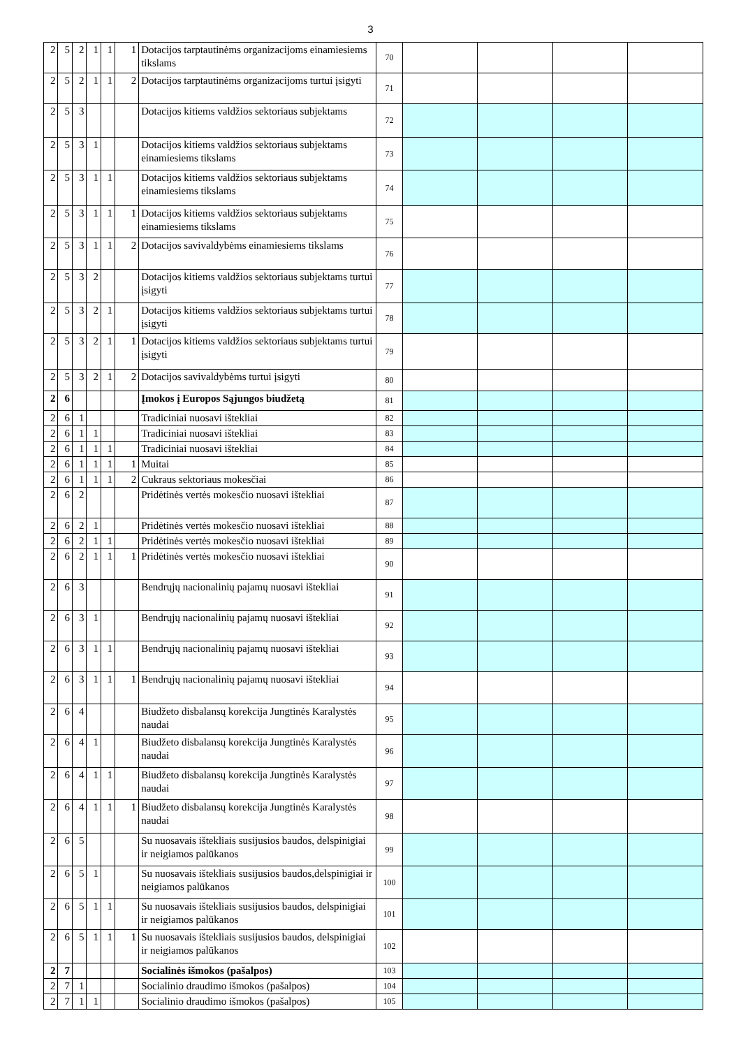3
| 2 | 5 | 2 | 1 | 1 | 1 | Dotacijos tarptautinėms organizacijoms einamiesiems tikslams | 70 | | | | |
| 2 | 5 | 2 | 1 | 1 | 2 | Dotacijos tarptautinėms organizacijoms turtui įsigyti | 71 | | | | |
| 2 | 5 | 3 | | | | Dotacijos kitiems valdžios sektoriaus subjektams | 72 | | | | |
| 2 | 5 | 3 | 1 | | | Dotacijos kitiems valdžios sektoriaus subjektams einamiesiems tikslams | 73 | | | | |
| 2 | 5 | 3 | 1 | 1 | | Dotacijos kitiems valdžios sektoriaus subjektams einamiesiems tikslams | 74 | | | | |
| 2 | 5 | 3 | 1 | 1 | 1 | Dotacijos kitiems valdžios sektoriaus subjektams einamiesiems tikslams | 75 | | | | |
| 2 | 5 | 3 | 1 | 1 | 2 | Dotacijos savivaldybėms einamiesiems tikslams | 76 | | | | |
| 2 | 5 | 3 | 2 | | | Dotacijos kitiems valdžios sektoriaus subjektams turtui įsigyti | 77 | | | | |
| 2 | 5 | 3 | 2 | 1 | | Dotacijos kitiems valdžios sektoriaus subjektams turtui įsigyti | 78 | | | | |
| 2 | 5 | 3 | 2 | 1 | 1 | Dotacijos kitiems valdžios sektoriaus subjektams turtui įsigyti | 79 | | | | |
| 2 | 5 | 3 | 2 | 1 | 2 | Dotacijos savivaldybėms turtui įsigyti | 80 | | | | |
| 2 | 6 | | | | | Įmokos į Europos Sąjungos biudžetą | 81 | | | | |
| 2 | 6 | 1 | | | | Tradiciniai nuosavi ištekliai | 82 | | | | |
| 2 | 6 | 1 | 1 | | | Tradiciniai nuosavi ištekliai | 83 | | | | |
| 2 | 6 | 1 | 1 | 1 | | Tradiciniai nuosavi ištekliai | 84 | | | | |
| 2 | 6 | 1 | 1 | 1 | 1 | Muitai | 85 | | | | |
| 2 | 6 | 1 | 1 | 1 | 2 | Cukraus sektoriaus mokesčiai | 86 | | | | |
| 2 | 6 | 2 | | | | Pridėtinės vertės mokesčio nuosavi ištekliai | 87 | | | | |
| 2 | 6 | 2 | 1 | | | Pridėtinės vertės mokesčio nuosavi ištekliai | 88 | | | | |
| 2 | 6 | 2 | 1 | 1 | | Pridėtinės vertės mokesčio nuosavi ištekliai | 89 | | | | |
| 2 | 6 | 2 | 1 | 1 | 1 | Pridėtinės vertės mokesčio nuosavi ištekliai | 90 | | | | |
| 2 | 6 | 3 | | | | Bendrųjų nacionalinių pajamų nuosavi ištekliai | 91 | | | | |
| 2 | 6 | 3 | 1 | | | Bendrųjų nacionalinių pajamų nuosavi ištekliai | 92 | | | | |
| 2 | 6 | 3 | 1 | 1 | | Bendrųjų nacionalinių pajamų nuosavi ištekliai | 93 | | | | |
| 2 | 6 | 3 | 1 | 1 | 1 | Bendrųjų nacionalinių pajamų nuosavi ištekliai | 94 | | | | |
| 2 | 6 | 4 | | | | Biudžeto disbalansų korekcija Jungtinės Karalystės naudai | 95 | | | | |
| 2 | 6 | 4 | 1 | | | Biudžeto disbalansų korekcija Jungtinės Karalystės naudai | 96 | | | | |
| 2 | 6 | 4 | 1 | 1 | | Biudžeto disbalansų korekcija Jungtinės Karalystės naudai | 97 | | | | |
| 2 | 6 | 4 | 1 | 1 | 1 | Biudžeto disbalansų korekcija Jungtinės Karalystės naudai | 98 | | | | |
| 2 | 6 | 5 | | | | Su nuosavais ištekliais susijusios baudos, delspinigiai ir neigiamos palūkanos | 99 | | | | |
| 2 | 6 | 5 | 1 | | | Su nuosavais ištekliais susijusios baudos,delspinigiai ir neigiamos palūkanos | 100 | | | | |
| 2 | 6 | 5 | 1 | 1 | | Su nuosavais ištekliais susijusios baudos, delspinigiai ir neigiamos palūkanos | 101 | | | | |
| 2 | 6 | 5 | 1 | 1 | 1 | Su nuosavais ištekliais susijusios baudos, delspinigiai ir neigiamos palūkanos | 102 | | | | |
| 2 | 7 | | | | | Socialinės išmokos (pašalpos) | 103 | | | | |
| 2 | 7 | 1 | | | | Socialinio draudimo išmokos (pašalpos) | 104 | | | | |
| 2 | 7 | 1 | 1 | | | Socialinio draudimo išmokos (pašalpos) | 105 | | | | |